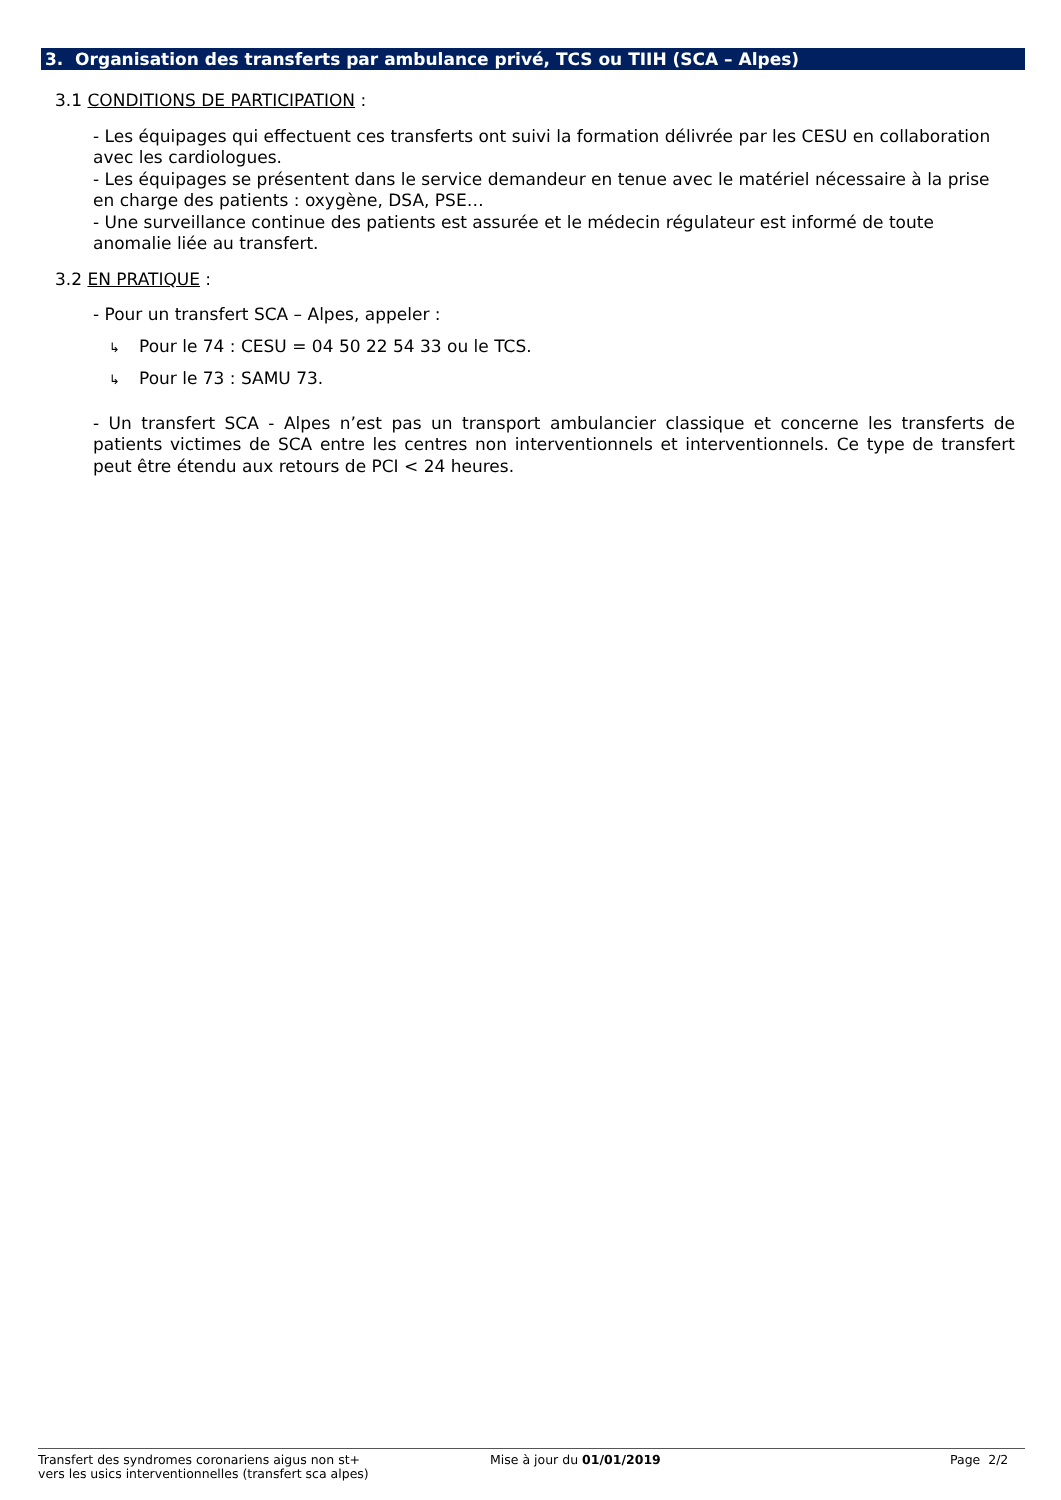3. Organisation des transferts par ambulance privé, TCS ou TIIH (SCA – Alpes)
3.1 CONDITIONS DE PARTICIPATION :
- Les équipages qui effectuent ces transferts ont suivi la formation délivrée par les CESU en collaboration avec les cardiologues.
- Les équipages se présentent dans le service demandeur en tenue avec le matériel nécessaire à la prise en charge des patients : oxygène, DSA, PSE…
- Une surveillance continue des patients est assurée et le médecin régulateur est informé de toute anomalie liée au transfert.
3.2 EN PRATIQUE :
- Pour un transfert SCA – Alpes, appeler :
↳ Pour le 74 : CESU = 04 50 22 54 33 ou le TCS.
↳ Pour le 73 : SAMU 73.
- Un transfert SCA - Alpes n’est pas un transport ambulancier classique et concerne les transferts de patients victimes de SCA entre les centres non interventionnels et interventionnels. Ce type de transfert peut être étendu aux retours de PCI < 24 heures.
Transfert des syndromes coronariens aigus non st+
vers les usics interventionnelles (transfert sca alpes)
Mise à jour du 01/01/2019 Page 2/2